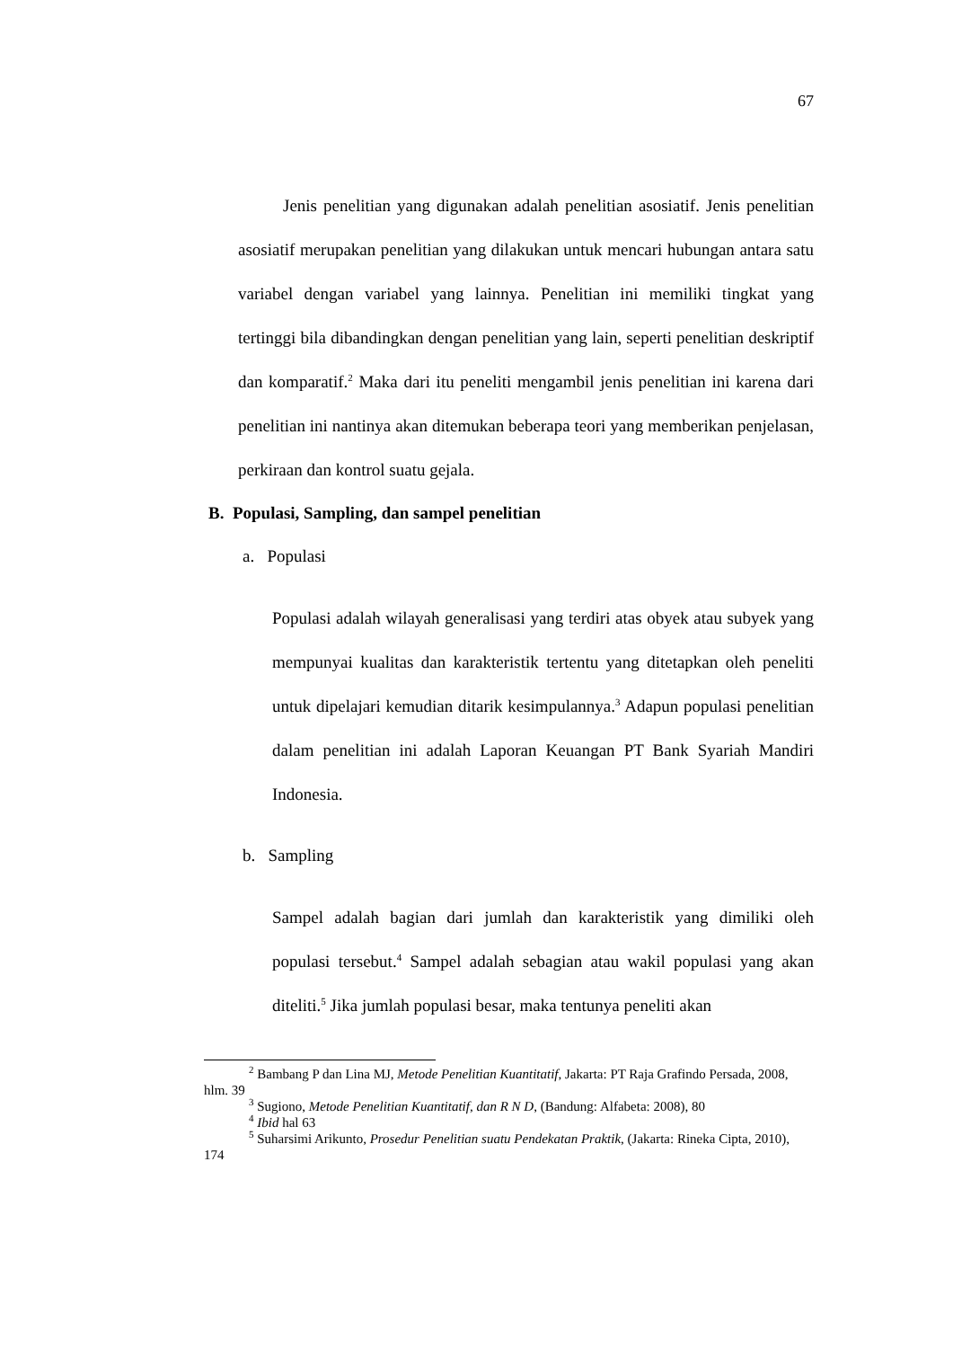67
Jenis penelitian yang digunakan adalah penelitian asosiatif. Jenis penelitian asosiatif merupakan penelitian yang dilakukan untuk mencari hubungan antara satu variabel dengan variabel yang lainnya. Penelitian ini memiliki tingkat yang tertinggi bila dibandingkan dengan penelitian yang lain, seperti penelitian deskriptif dan komparatif.<sup>2</sup> Maka dari itu peneliti mengambil jenis penelitian ini karena dari penelitian ini nantinya akan ditemukan beberapa teori yang memberikan penjelasan, perkiraan dan kontrol suatu gejala.
B. Populasi, Sampling, dan sampel penelitian
a. Populasi
Populasi adalah wilayah generalisasi yang terdiri atas obyek atau subyek yang mempunyai kualitas dan karakteristik tertentu yang ditetapkan oleh peneliti untuk dipelajari kemudian ditarik kesimpulannya.<sup>3</sup> Adapun populasi penelitian dalam penelitian ini adalah Laporan Keuangan PT Bank Syariah Mandiri Indonesia.
b. Sampling
Sampel adalah bagian dari jumlah dan karakteristik yang dimiliki oleh populasi tersebut.<sup>4</sup> Sampel adalah sebagian atau wakil populasi yang akan diteliti.<sup>5</sup> Jika jumlah populasi besar, maka tentunya peneliti akan
<sup>2</sup> Bambang P dan Lina MJ, Metode Penelitian Kuantitatif, Jakarta: PT Raja Grafindo Persada, 2008, hlm. 39
<sup>3</sup> Sugiono, Metode Penelitian Kuantitatif, dan R N D, (Bandung: Alfabeta: 2008), 80
<sup>4</sup> Ibid hal 63
<sup>5</sup> Suharsimi Arikunto, Prosedur Penelitian suatu Pendekatan Praktik, (Jakarta: Rineka Cipta, 2010), 174